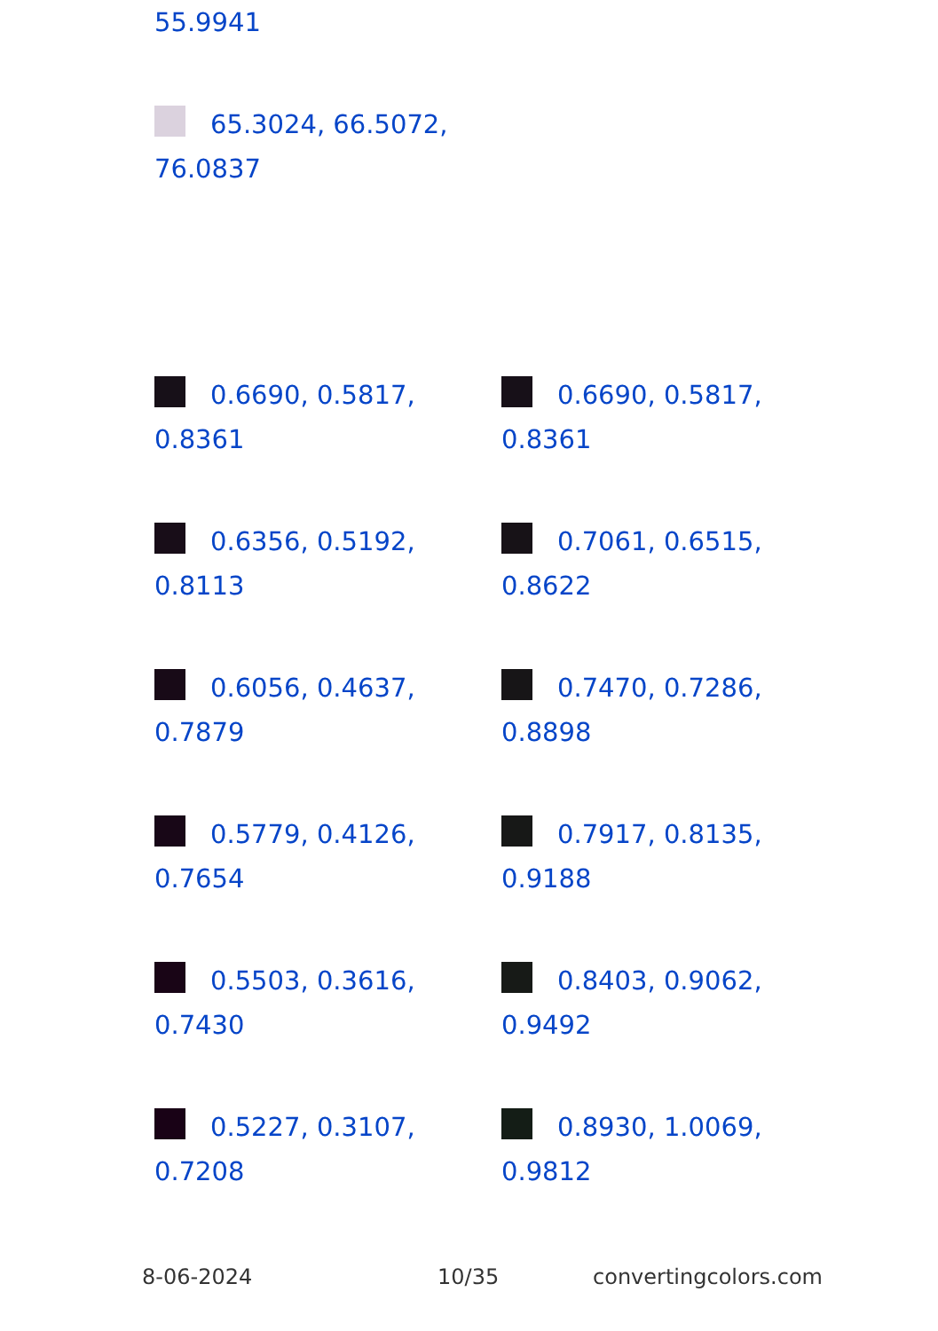55.9941
65.3024, 66.5072, 76.0837
0.6690, 0.5817, 0.8361
0.6690, 0.5817, 0.8361
0.6356, 0.5192, 0.8113
0.7061, 0.6515, 0.8622
0.6056, 0.4637, 0.7879
0.7470, 0.7286, 0.8898
0.5779, 0.4126, 0.7654
0.7917, 0.8135, 0.9188
0.5503, 0.3616, 0.7430
0.8403, 0.9062, 0.9492
0.5227, 0.3107, 0.7208
0.8930, 1.0069, 0.9812
8-06-2024 10/35 convertingcolors.com